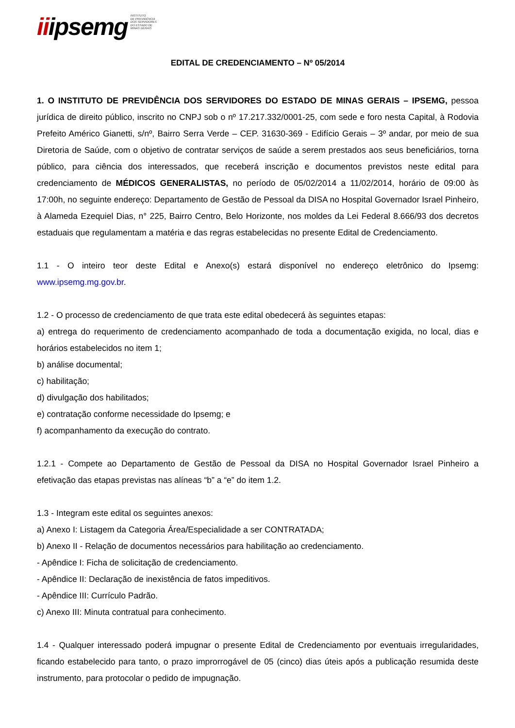iiipsemg
INSTITUTO
DE PREVIDÊNCIA
DOS SERVIDORES
DO ESTADO DE
MINAS GERAIS
EDITAL DE CREDENCIAMENTO – Nº 05/2014
1. O INSTITUTO DE PREVIDÊNCIA DOS SERVIDORES DO ESTADO DE MINAS GERAIS – IPSEMG, pessoa jurídica de direito público, inscrito no CNPJ sob o nº 17.217.332/0001-25, com sede e foro nesta Capital, à Rodovia Prefeito Américo Gianetti, s/nº, Bairro Serra Verde – CEP. 31630-369 - Edifício Gerais – 3º andar, por meio de sua Diretoria de Saúde, com o objetivo de contratar serviços de saúde a serem prestados aos seus beneficiários, torna público, para ciência dos interessados, que receberá inscrição e documentos previstos neste edital para credenciamento de MÉDICOS GENERALISTAS, no período de 05/02/2014 a 11/02/2014, horário de 09:00 às 17:00h, no seguinte endereço: Departamento de Gestão de Pessoal da DISA no Hospital Governador Israel Pinheiro, à Alameda Ezequiel Dias, n° 225, Bairro Centro, Belo Horizonte, nos moldes da Lei Federal 8.666/93 dos decretos estaduais que regulamentam a matéria e das regras estabelecidas no presente Edital de Credenciamento.
1.1 - O inteiro teor deste Edital e Anexo(s) estará disponível no endereço eletrônico do Ipsemg: www.ipsemg.mg.gov.br.
1.2 - O processo de credenciamento de que trata este edital obedecerá às seguintes etapas:
a) entrega do requerimento de credenciamento acompanhado de toda a documentação exigida, no local, dias e horários estabelecidos no item 1;
b) análise documental;
c) habilitação;
d) divulgação dos habilitados;
e) contratação conforme necessidade do Ipsemg; e
f) acompanhamento da execução do contrato.
1.2.1 - Compete ao Departamento de Gestão de Pessoal da DISA no Hospital Governador Israel Pinheiro a efetivação das etapas previstas nas alíneas “b” a “e” do item 1.2.
1.3 - Integram este edital os seguintes anexos:
a) Anexo I: Listagem da Categoria Área/Especialidade a ser CONTRATADA;
b) Anexo II - Relação de documentos necessários para habilitação ao credenciamento.
- Apêndice I: Ficha de solicitação de credenciamento.
- Apêndice II: Declaração de inexistência de fatos impeditivos.
- Apêndice III: Currículo Padrão.
c) Anexo III: Minuta contratual para conhecimento.
1.4 - Qualquer interessado poderá impugnar o presente Edital de Credenciamento por eventuais irregularidades, ficando estabelecido para tanto, o prazo improrrogável de 05 (cinco) dias úteis após a publicação resumida deste instrumento, para protocolar o pedido de impugnação.